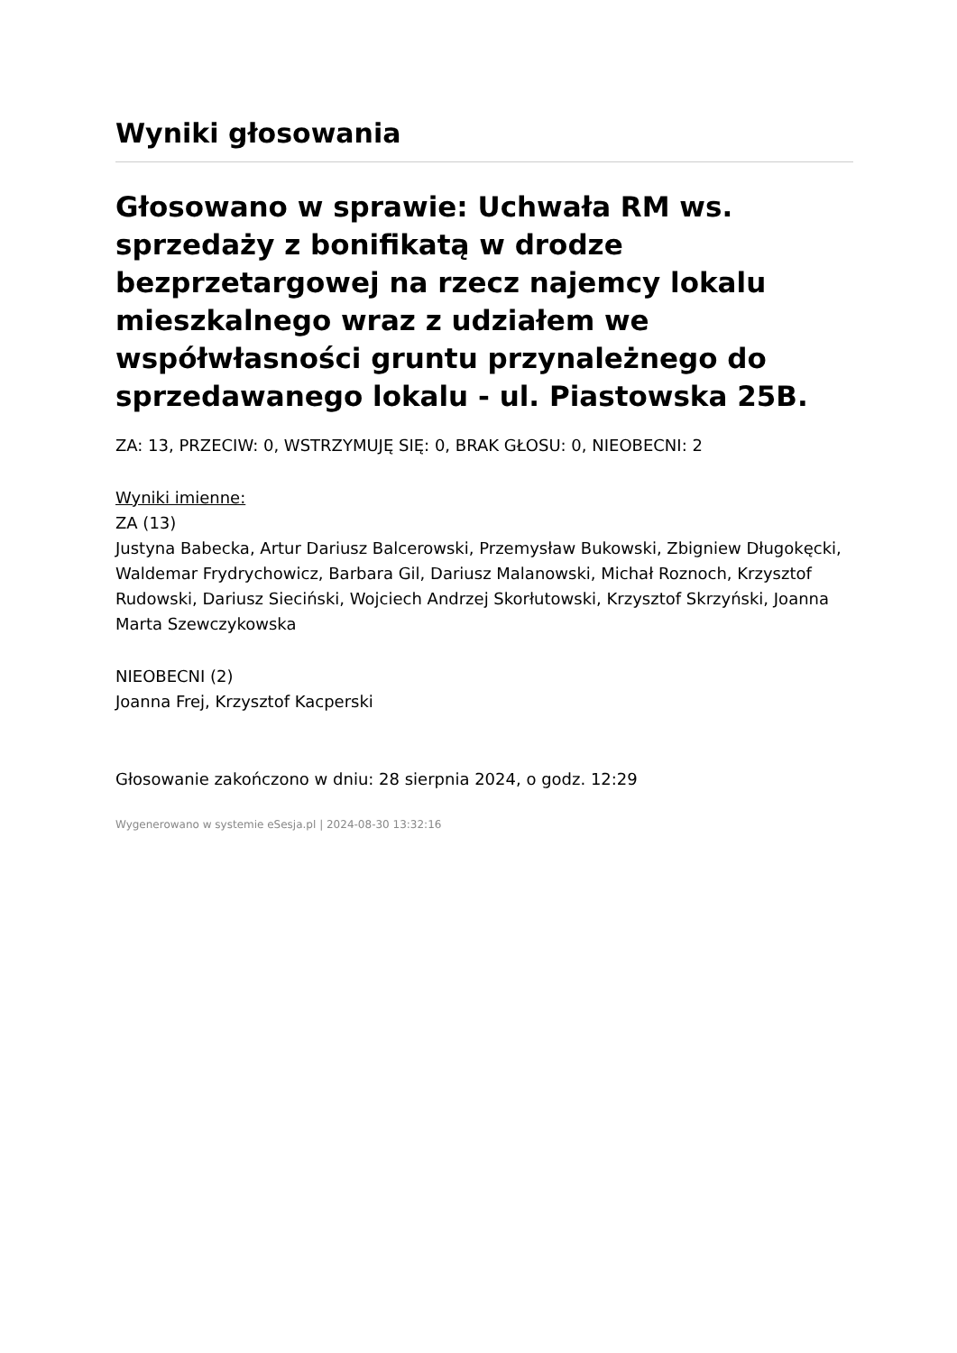Wyniki głosowania
Głosowano w sprawie: Uchwała RM ws. sprzedaży z bonifikatą w drodze bezprzetargowej na rzecz najemcy lokalu mieszkalnego wraz z udziałem we współwłasności gruntu przynależnego do sprzedawanego lokalu - ul. Piastowska 25B.
ZA: 13, PRZECIW: 0, WSTRZYMUJĘ SIĘ: 0, BRAK GŁOSU: 0, NIEOBECNI: 2
Wyniki imienne:
ZA (13)
Justyna Babecka, Artur Dariusz Balcerowski, Przemysław Bukowski, Zbigniew Długokęcki, Waldemar Frydrychowicz, Barbara Gil, Dariusz Malanowski, Michał Roznoch, Krzysztof Rudowski, Dariusz Sieciński, Wojciech Andrzej Skorłutowski, Krzysztof Skrzyński, Joanna Marta Szewczykowska
NIEOBECNI (2)
Joanna Frej, Krzysztof Kacperski
Głosowanie zakończono w dniu: 28 sierpnia 2024, o godz. 12:29
Wygenerowano w systemie eSesja.pl | 2024-08-30 13:32:16